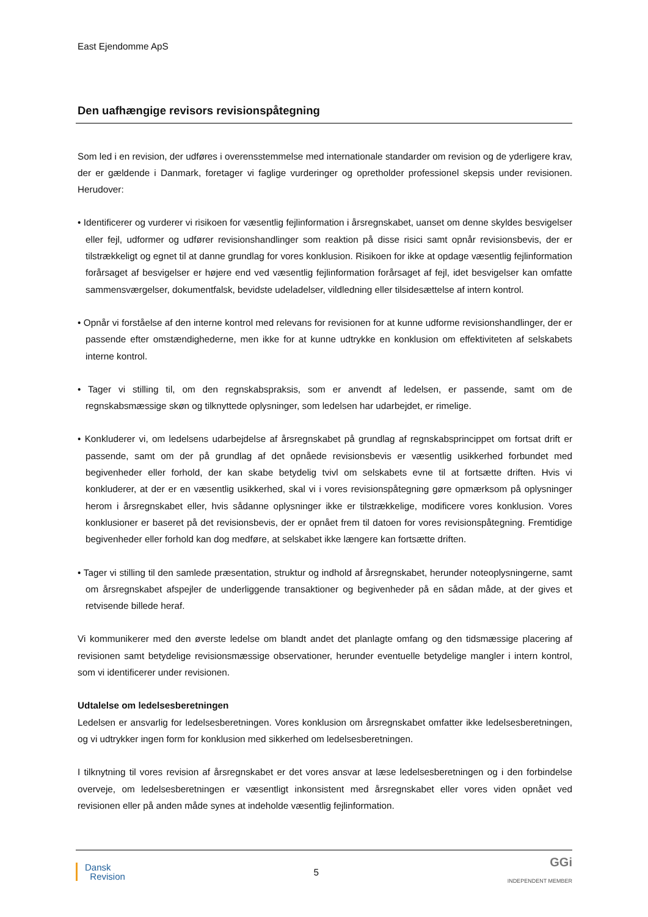East Ejendomme ApS
Den uafhængige revisors revisionspåtegning
Som led i en revision, der udføres i overensstemmelse med internationale standarder om revision og de yderligere krav, der er gældende i Danmark, foretager vi faglige vurderinger og opretholder professionel skepsis under revisionen. Herudover:
• Identificerer og vurderer vi risikoen for væsentlig fejlinformation i årsregnskabet, uanset om denne skyldes besvigelser eller fejl, udformer og udfører revisionshandlinger som reaktion på disse risici samt opnår revisionsbevis, der er tilstrækkeligt og egnet til at danne grundlag for vores konklusion. Risikoen for ikke at opdage væsentlig fejlinformation forårsaget af besvigelser er højere end ved væsentlig fejlinformation forårsaget af fejl, idet besvigelser kan omfatte sammensværgelser, dokumentfalsk, bevidste udeladelser, vildledning eller tilsidesættelse af intern kontrol.
• Opnår vi forståelse af den interne kontrol med relevans for revisionen for at kunne udforme revisionshandlinger, der er passende efter omstændighederne, men ikke for at kunne udtrykke en konklusion om effektiviteten af selskabets interne kontrol.
• Tager vi stilling til, om den regnskabspraksis, som er anvendt af ledelsen, er passende, samt om de regnskabsmæssige skøn og tilknyttede oplysninger, som ledelsen har udarbejdet, er rimelige.
• Konkluderer vi, om ledelsens udarbejdelse af årsregnskabet på grundlag af regnskabsprincippet om fortsat drift er passende, samt om der på grundlag af det opnåede revisionsbevis er væsentlig usikkerhed forbundet med begivenheder eller forhold, der kan skabe betydelig tvivl om selskabets evne til at fortsætte driften. Hvis vi konkluderer, at der er en væsentlig usikkerhed, skal vi i vores revisionspåtegning gøre opmærksom på oplysninger herom i årsregnskabet eller, hvis sådanne oplysninger ikke er tilstrækkelige, modificere vores konklusion. Vores konklusioner er baseret på det revisionsbevis, der er opnået frem til datoen for vores revisionspåtegning. Fremtidige begivenheder eller forhold kan dog medføre, at selskabet ikke længere kan fortsætte driften.
• Tager vi stilling til den samlede præsentation, struktur og indhold af årsregnskabet, herunder noteoplysningerne, samt om årsregnskabet afspejler de underliggende transaktioner og begivenheder på en sådan måde, at der gives et retvisende billede heraf.
Vi kommunikerer med den øverste ledelse om blandt andet det planlagte omfang og den tidsmæssige placering af revisionen samt betydelige revisionsmæssige observationer, herunder eventuelle betydelige mangler i intern kontrol, som vi identificerer under revisionen.
Udtalelse om ledelsesberetningen
Ledelsen er ansvarlig for ledelsesberetningen. Vores konklusion om årsregnskabet omfatter ikke ledelsesberetningen, og vi udtrykker ingen form for konklusion med sikkerhed om ledelsesberetningen.
I tilknytning til vores revision af årsregnskabet er det vores ansvar at læse ledelsesberetningen og i den forbindelse overveje, om ledelsesberetningen er væsentligt inkonsistent med årsregnskabet eller vores viden opnået ved revisionen eller på anden måde synes at indeholde væsentlig fejlinformation.
Dansk
Revision
5
GGi
INDEPENDENT MEMBER